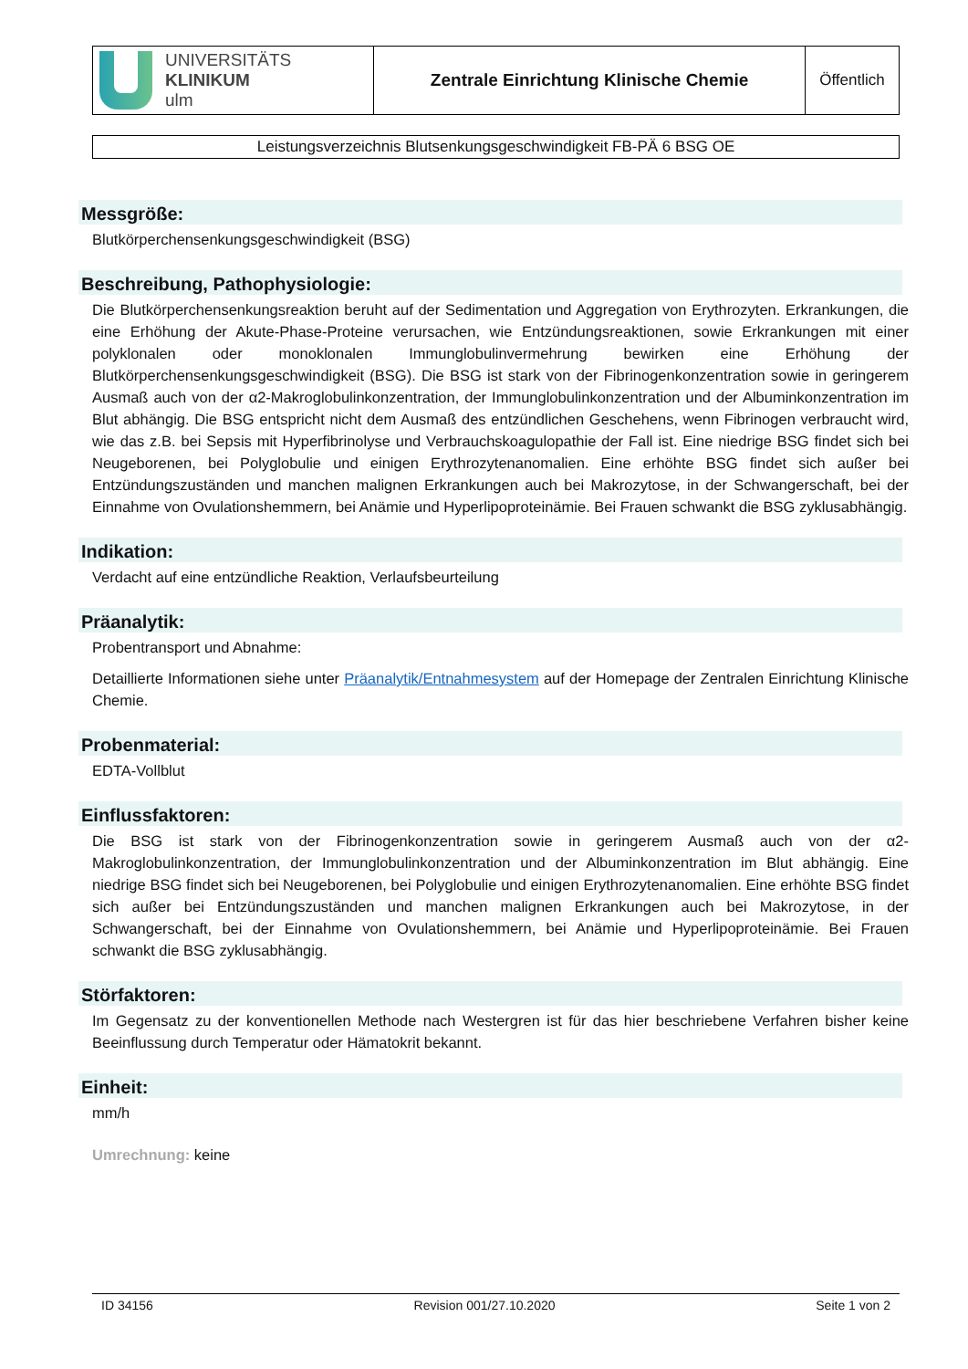| UNIVERSITÄTS KLINIKUM ulm | Zentrale Einrichtung Klinische Chemie | Öffentlich |
Leistungsverzeichnis Blutsenkungsgeschwindigkeit FB-PÄ 6 BSG OE
Messgröße:
Blutkörperchensenkungsgeschwindigkeit (BSG)
Beschreibung, Pathophysiologie:
Die Blutkörperchensenkungsreaktion beruht auf der Sedimentation und Aggregation von Erythrozyten. Erkrankungen, die eine Erhöhung der Akute-Phase-Proteine verursachen, wie Entzündungsreaktionen, sowie Erkrankungen mit einer polyklonalen oder monoklonalen Immunglobulinvermehrung bewirken eine Erhöhung der Blutkörperchensenkungsgeschwindigkeit (BSG). Die BSG ist stark von der Fibrinogenkonzentration sowie in geringerem Ausmaß auch von der α2-Makroglobulinkonzentration, der Immunglobulinkonzentration und der Albuminkonzentration im Blut abhängig. Die BSG entspricht nicht dem Ausmaß des entzündlichen Geschehens, wenn Fibrinogen verbraucht wird, wie das z.B. bei Sepsis mit Hyperfibrinolyse und Verbrauchskoagulopathie der Fall ist. Eine niedrige BSG findet sich bei Neugeborenen, bei Polyglobulie und einigen Erythrozytenanomalien. Eine erhöhte BSG findet sich außer bei Entzündungszuständen und manchen malignen Erkrankungen auch bei Makrozytose, in der Schwangerschaft, bei der Einnahme von Ovulationshemmern, bei Anämie und Hyperlipoproteinämie. Bei Frauen schwankt die BSG zyklusabhängig.
Indikation:
Verdacht auf eine entzündliche Reaktion, Verlaufsbeurteilung
Präanalytik:
Probentransport und Abnahme:
Detaillierte Informationen siehe unter Präanalytik/Entnahmesystem auf der Homepage der Zentralen Einrichtung Klinische Chemie.
Probenmaterial:
EDTA-Vollblut
Einflussfaktoren:
Die BSG ist stark von der Fibrinogenkonzentration sowie in geringerem Ausmaß auch von der α2-Makroglobulinkonzentration, der Immunglobulinkonzentration und der Albuminkonzentration im Blut abhängig. Eine niedrige BSG findet sich bei Neugeborenen, bei Polyglobulie und einigen Erythrozytenanomalien. Eine erhöhte BSG findet sich außer bei Entzündungszuständen und manchen malignen Erkrankungen auch bei Makrozytose, in der Schwangerschaft, bei der Einnahme von Ovulationshemmern, bei Anämie und Hyperlipoproteinämie. Bei Frauen schwankt die BSG zyklusabhängig.
Störfaktoren:
Im Gegensatz zu der konventionellen Methode nach Westergren ist für das hier beschriebene Verfahren bisher keine Beeinflussung durch Temperatur oder Hämatokrit bekannt.
Einheit:
mm/h
Umrechnung: keine
ID 34156 Revision 001/27.10.2020 Seite 1 von 2